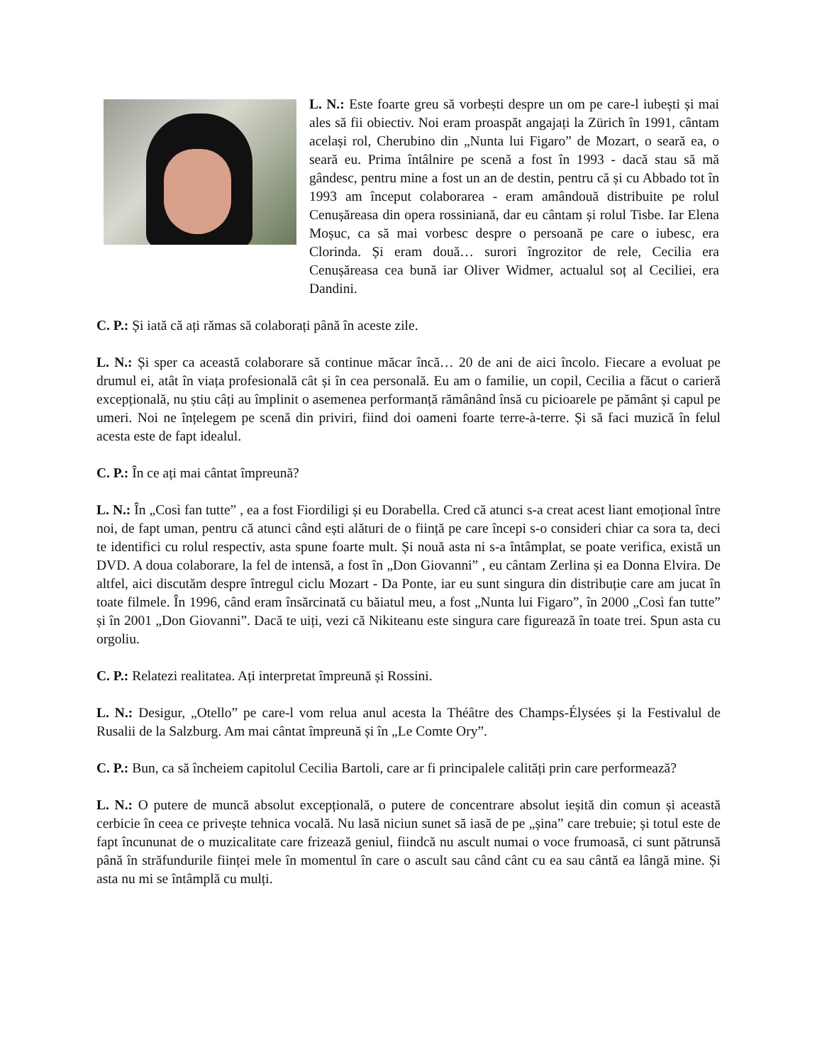L. N.: Este foarte greu să vorbești despre un om pe care-l iubești și mai ales să fii obiectiv. Noi eram proaspăt angajați la Zürich în 1991, cântam același rol, Cherubino din „Nunta lui Figaro” de Mozart, o seară ea, o seară eu. Prima întâlnire pe scenă a fost în 1993 - dacă stau să mă gândesc, pentru mine a fost un an de destin, pentru că și cu Abbado tot în 1993 am început colaborarea - eram amândouă distribuite pe rolul Cenușăreasa din opera rossiniană, dar eu cântam și rolul Tisbe. Iar Elena Moșuc, ca să mai vorbesc despre o persoană pe care o iubesc, era Clorinda. Și eram două… surori îngrozitor de rele, Cecilia era Cenușăreasa cea bună iar Oliver Widmer, actualul soț al Ceciliei, era Dandini.
C. P.: Și iată că ați rămas să colaborați până în aceste zile.
L. N.: Și sper ca această colaborare să continue măcar încă… 20 de ani de aici încolo. Fiecare a evoluat pe drumul ei, atât în viața profesională cât și în cea personală. Eu am o familie, un copil, Cecilia a făcut o carieră excepțională, nu știu câți au împlinit o asemenea performanță rămânând însă cu picioarele pe pământ și capul pe umeri. Noi ne înțelegem pe scenă din priviri, fiind doi oameni foarte terre-à-terre. Și să faci muzică în felul acesta este de fapt idealul.
C. P.: În ce ați mai cântat împreună?
L. N.: În „Così fan tutte” , ea a fost Fiordiligi și eu Dorabella. Cred că atunci s-a creat acest liant emoțional între noi, de fapt uman, pentru că atunci când ești alături de o ființă pe care începi s-o consideri chiar ca sora ta, deci te identifici cu rolul respectiv, asta spune foarte mult. Și nouă asta ni s-a întâmplat, se poate verifica, există un DVD. A doua colaborare, la fel de intensă, a fost în „Don Giovanni” , eu cântam Zerlina și ea Donna Elvira. De altfel, aici discutăm despre întregul ciclu Mozart - Da Ponte, iar eu sunt singura din distribuție care am jucat în toate filmele. În 1996, când eram însărcinată cu băiatul meu, a fost „Nunta lui Figaro”, în 2000 „Così fan tutte” și în 2001 „Don Giovanni”. Dacă te uiți, vezi că Nikiteanu este singura care figurează în toate trei. Spun asta cu orgoliu.
C. P.: Relatezi realitatea. Ați interpretat împreună și Rossini.
L. N.: Desigur, „Otello” pe care-l vom relua anul acesta la Théâtre des Champs-Élysées și la Festivalul de Rusalii de la Salzburg. Am mai cântat împreună și în „Le Comte Ory”.
C. P.: Bun, ca să încheiem capitolul Cecilia Bartoli, care ar fi principalele calități prin care performează?
L. N.: O putere de muncă absolut excepțională, o putere de concentrare absolut ieșită din comun și această cerbicie în ceea ce privește tehnica vocală. Nu lasă niciun sunet să iasă de pe „șina” care trebuie; și totul este de fapt încununat de o muzicalitate care frizează geniul, fiindcă nu ascult numai o voce frumoasă, ci sunt pătrunsă până în străfundurile ființei mele în momentul în care o ascult sau când cânt cu ea sau cântă ea lângă mine. Și asta nu mi se întâmplă cu mulți.